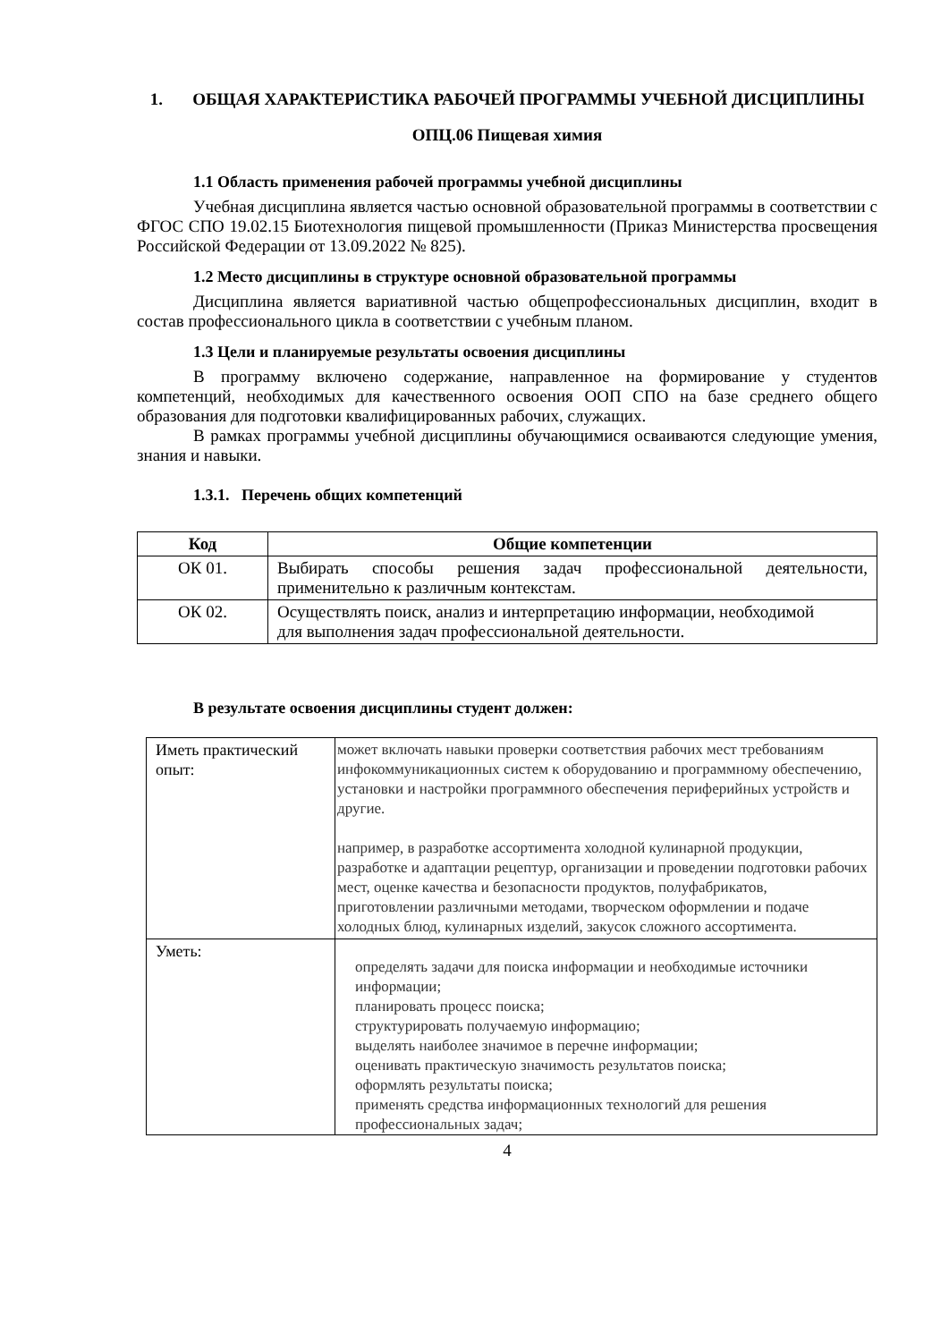1. ОБЩАЯ ХАРАКТЕРИСТИКА РАБОЧЕЙ ПРОГРАММЫ УЧЕБНОЙ ДИСЦИПЛИНЫ
ОПЦ.06 Пищевая химия
1.1 Область применения рабочей программы учебной дисциплины
Учебная дисциплина является частью основной образовательной программы в соответствии с ФГОС СПО 19.02.15 Биотехнология пищевой промышленности (Приказ Министерства просвещения Российской Федерации от 13.09.2022 № 825).
1.2 Место дисциплины в структуре основной образовательной программы
Дисциплина является вариативной частью общепрофессиональных дисциплин, входит в состав профессионального цикла в соответствии с учебным планом.
1.3 Цели и планируемые результаты освоения дисциплины
В программу включено содержание, направленное на формирование у студентов компетенций, необходимых для качественного освоения ООП СПО на базе среднего общего образования для подготовки квалифицированных рабочих, служащих.
В рамках программы учебной дисциплины обучающимися осваиваются следующие умения, знания и навыки.
1.3.1. Перечень общих компетенций
| Код | Общие компетенции |
| --- | --- |
| ОК 01. | Выбирать способы решения задач профессиональной деятельности, применительно к различным контекстам. |
| ОК 02. | Осуществлять поиск, анализ и интерпретацию информации, необходимой для выполнения задач профессиональной деятельности. |
В результате освоения дисциплины студент должен:
| Иметь практический опыт: | может включать навыки проверки соответствия рабочих мест требованиям инфокоммуникационных систем к оборудованию и программному обеспечению, установки и настройки программного обеспечения периферийных устройств и другие. например, в разработке ассортимента холодной кулинарной продукции, разработке и адаптации рецептур, организации и проведении подготовки рабочих мест, оценке качества и безопасности продуктов, полуфабрикатов, приготовлении различными методами, творческом оформлении и подаче холодных блюд, кулинарных изделий, закусок сложного ассортимента. |
| Уметь: | определять задачи для поиска информации и необходимые источники информации; планировать процесс поиска; структурировать получаемую информацию; выделять наиболее значимое в перечне информации; оценивать практическую значимость результатов поиска; оформлять результаты поиска; применять средства информационных технологий для решения профессиональных задач; |
4